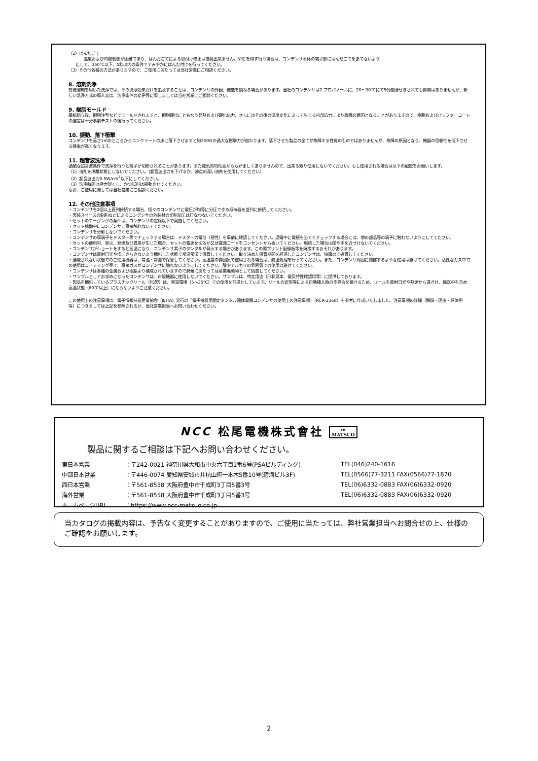（2）はんだごて
温度および時間制御が困難であり、はんだごてによる取付け修正は推奨出来ません。やむを得ず行う場合は、コンデンサ本体の端子部にはんだごてをあてないよう
にして、350℃以下、5秒以内の条件ですみやかにはんだ付けを行ってください。
（3）その他各種の方法がありますので、ご使用にあたっては当社営業にご相談ください。
8. 溶剤洗浄
有機溶剤を用いた洗浄では、その洗浄効果だけを追及することは、コンデンサの外観、機能を損ねる場合があります。当社のコンデンサは2-プロパノールに、20～30℃にて5分間浸せきされても影響はありませんが、新しい洗浄方式の導入又は、洗浄条件の変更等に際しましては当社営業にご相談ください。
9. 樹脂モールド
基板組立後、樹脂注型などでモールドされますと、樹脂硬化にともなう発熱および硬化応力、さらにはその後の温度変化によって生じる内部応力により故障の原因となることがありますので、樹脂およびバッファーコートの選定は十分事前テストの後行ってください。
10. 振動、落下衝撃
コンデンサを高さ1mのところからコンクリートの床に落下させますと約300Gの過大な衝撃力が加わります。落下させた製品の全てが故障する性質のものではありませんが、故障の原因となり、機器の信頼性を低下させる確率が高くなります。
11. 超音波洗浄
過酷な超音波条件で洗浄を行うと端子が切断されることがあります。また電気的特性面からも好ましくありませんので、出来る限り使用しないでください。もし使用される場合は以下の配慮をお願いします。
（1）溶剤を沸騰状態にしないでください。（超音波出力を下げるか、沸点の高い溶剤を使用してください）
（2）超音波出力0.5W/cm<sup>2</sup>以下にしてください。
（3）洗浄時間は極力短くし、かつ試料は揺動させてください。
なお、ご使用に際しては当社営業にご相談ください。
12. その他注意事項
・コンデンサを2個以上直列接続する場合、個々のコンデンサに電圧が均等に分圧できる抵抗器を並列に接続してください。
・実装スペースの制約などによるコンデンサの外装材の切削加工は行なわないでください。
・セットのエージングの条件は、コンデンサの定格以下で実施してください。
・セット稼働中にコンデンサに直接触れないでください。
・コンデンサを分解しないでください。
・コンデンサの両端子をテスター等でチェックする場合は、テスターの電位（極性）を事前に確認してください。通電中に電極を当ててチェックする場合には、他の部品等の端子に触れないようにしてください。
・セットの使用中、発火、発煙及び異臭が生じた場合、セットの電源を切るか又は電源コードをコンセントからぬいてください。燃焼した場合は顔や手を近づけないでください。
・コンデンサがショートをすると高温になり、コンデンサ素子のタンタルが発火する場合があります。この際プリント配線板等を焼損するおそれがあります。
・コンデンサは直射日光や埃にさらさないよう梱包した状態で常温常湿で保管してください。取り決めた保管期間を経過したコンデンサは、協議の上処置してください。
・通電されない状態でのご使用機器は、常温・常湿で保管してください。高湿度の雰囲気で使用される場合は、防湿処理を行ってください。また、コンデンサ周囲に結露するような使用は避けてください。活性なガス中での使用はコーティング等で、直接ガスがコンデンサに触れないようにしてください。酸やアルカリの雰囲気での使用は避けてください。
・コンデンサは各種の金属および樹脂より構成されていますので廃棄にあたっては産業廃棄物として処置してください。
・サンプルとしてお求めになったコンデンサは、市販機器に使用しないでください。サンプルは、特定用途（形状見本、電気特性確認用等）に提供しております。
・製品を梱包しているプラスチックリール（PS製）は、室温環境（5～35℃）での使用を前提としています。リールの変形等による自動挿入時の不具合を避けるため、リールを直射日光や熱源から遠ざけ、輸送中を含め高温状態（60℃以上）にならないようご注意ください。
この使用上の注意事項は、電子情報技術産業協会（JEITA）発行の「電子機器用固定タンタル固体電解コンデンサの使用上の注意事項」（RCR-2368）を参考に作成いたしました。注意事項の詳細（解説・理由・具体例等）につきましては上記を参照されるか、当社営業担当へお問い合わせください。
NCC 松尾電機株式會社 m
MATSUO
製品に関するご相談は下記へお問い合わせください。
| 東日本営業 | ：〒242-0021 神奈川県大和市中央六丁目1番6号(PSAビルディング) | TEL(046)240-1616 |
| 中部日本営業 | ：〒446-0074 愛知県安城市井杭山町一本木5番10号(碧海ビル3F) | TEL(0566)77-3211 FAX(0566)77-1870 |
| 西日本営業 | ：〒561-8558 大阪府豊中市千成町3丁目5番3号 | TEL(06)6332-0883 FAX(06)6332-0920 |
| 海外営業 | ：〒561-8558 大阪府豊中市千成町3丁目5番3号 | TEL(06)6332-0883 FAX(06)6332-0920 |
| ホームページURL | ：https://www.ncc-matsuo.co.jp | |
当カタログの掲載内容は、予告なく変更することがありますので、ご使用に当たっては、弊社営業担当へお問合せの上、仕様のご確認をお願いします。
2